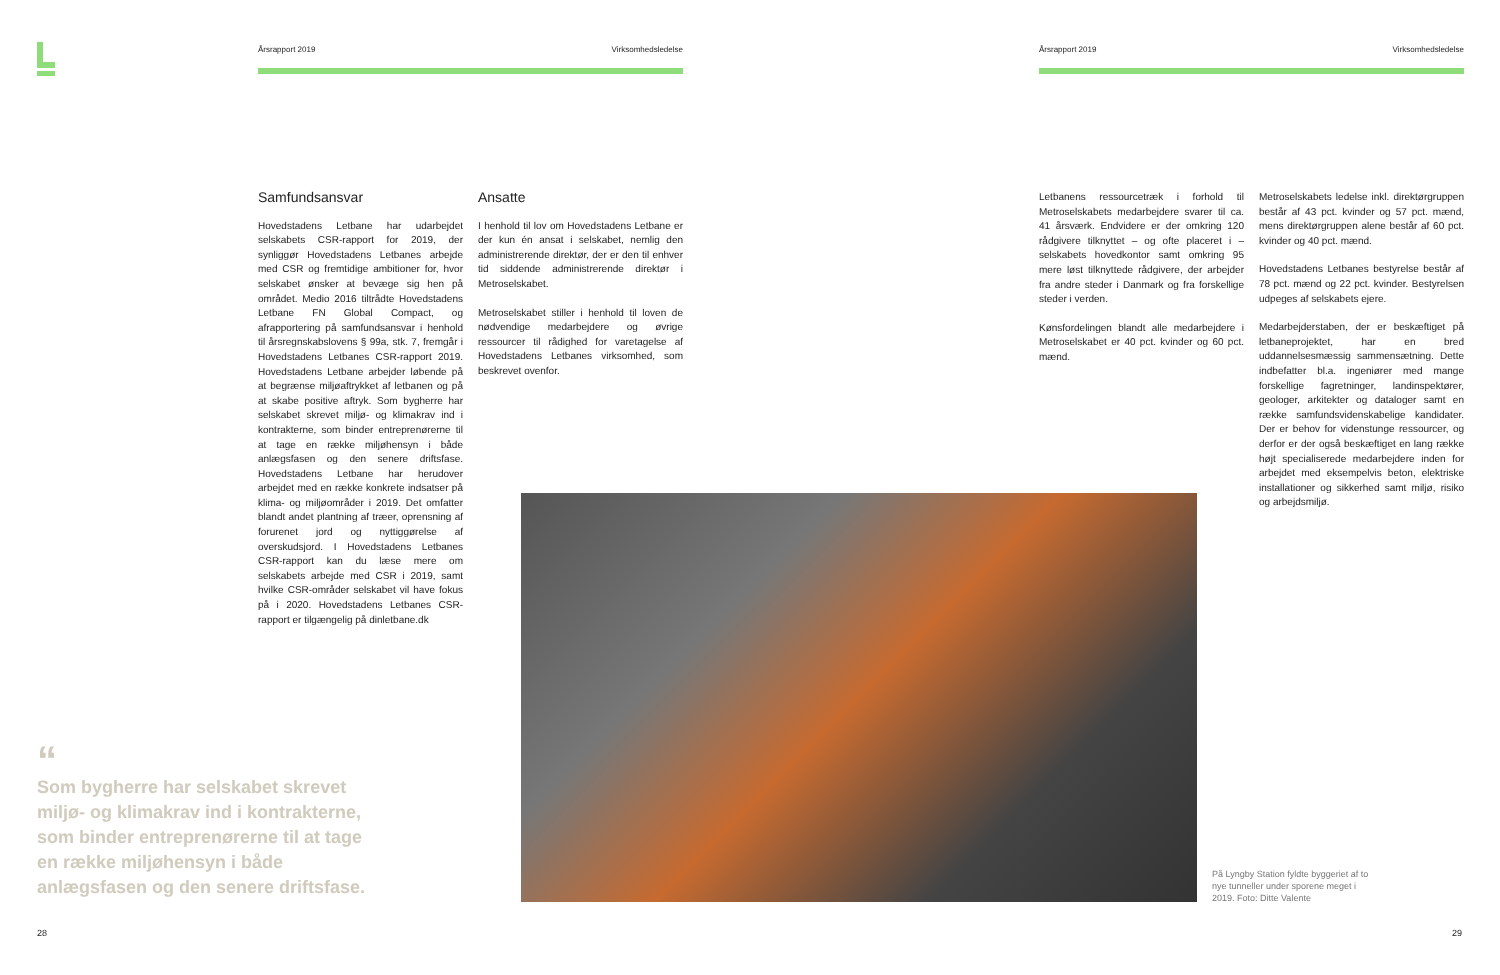Årsrapport 2019 Virksomhedsledelse Årsrapport 2019 Virksomhedsledelse
Samfundsansvar
Hovedstadens Letbane har udarbejdet selskabets CSR-rapport for 2019, der synliggør Hovedstadens Letbanes arbejde med CSR og fremtidige ambitioner for, hvor selskabet ønsker at bevæge sig hen på området. Medio 2016 tiltrådte Hovedstadens Letbane FN Global Compact, og afrapportering på samfundsansvar i henhold til årsregnskabslovens § 99a, stk. 7, fremgår i Hovedstadens Letbanes CSR-rapport 2019. Hovedstadens Letbane arbejder løbende på at begrænse miljøaftrykket af letbanen og på at skabe positive aftryk. Som bygherre har selskabet skrevet miljø- og klimakrav ind i kontrakterne, som binder entreprenørerne til at tage en række miljøhensyn i både anlægsfasen og den senere driftsfase. Hovedstadens Letbane har herudover arbejdet med en række konkrete indsatser på klima- og miljøområder i 2019. Det omfatter blandt andet plantning af træer, oprensning af forurenet jord og nyttiggørelse af overskudsjord. I Hovedstadens Letbanes CSR-rapport kan du læse mere om selskabets arbejde med CSR i 2019, samt hvilke CSR-områder selskabet vil have fokus på i 2020. Hovedstadens Letbanes CSR-rapport er tilgængelig på dinletbane.dk
Ansatte
I henhold til lov om Hovedstadens Letbane er der kun én ansat i selskabet, nemlig den administrerende direktør, der er den til enhver tid siddende administrerende direktør i Metroselskabet.
Metroselskabet stiller i henhold til loven de nødvendige medarbejdere og øvrige ressourcer til rådighed for varetagelse af Hovedstadens Letbanes virksomhed, som beskrevet ovenfor.
Letbanens ressourcetræk i forhold til Metroselskabets medarbejdere svarer til ca. 41 årsværk. Endvidere er der omkring 120 rådgivere tilknyttet – og ofte placeret i – selskabets hovedkontor samt omkring 95 mere løst tilknyttede rådgivere, der arbejder fra andre steder i Danmark og fra forskellige steder i verden.
Kønsfordelingen blandt alle medarbejdere i Metroselskabet er 40 pct. kvinder og 60 pct. mænd.
Metroselskabets ledelse inkl. direktørgruppen består af 43 pct. kvinder og 57 pct. mænd, mens direktørgruppen alene består af 60 pct. kvinder og 40 pct. mænd.
Hovedstadens Letbanes bestyrelse består af 78 pct. mænd og 22 pct. kvinder. Bestyrelsen udpeges af selskabets ejere.
Medarbejderstaben, der er beskæftiget på letbaneprojektet, har en bred uddannelsesmæssig sammensætning. Dette indbefatter bl.a. ingeniører med mange forskellige fagretninger, landinspektører, geologer, arkitekter og dataloger samt en række samfundsvidenskabelige kandidater. Der er behov for videnstunge ressourcer, og derfor er der også beskæftiget en lang række højt specialiserede medarbejdere inden for arbejdet med eksempelvis beton, elektriske installationer og sikkerhed samt miljø, risiko og arbejdsmiljø.
“
Som bygherre har selskabet skrevet miljø- og klimakrav ind i kontrakterne, som binder entreprenørerne til at tage en række miljøhensyn i både anlægsfasen og den senere driftsfase.
På Lyngby Station fyldte byggeriet af to nye tunneller under sporene meget i 2019. Foto: Ditte Valente
28 29